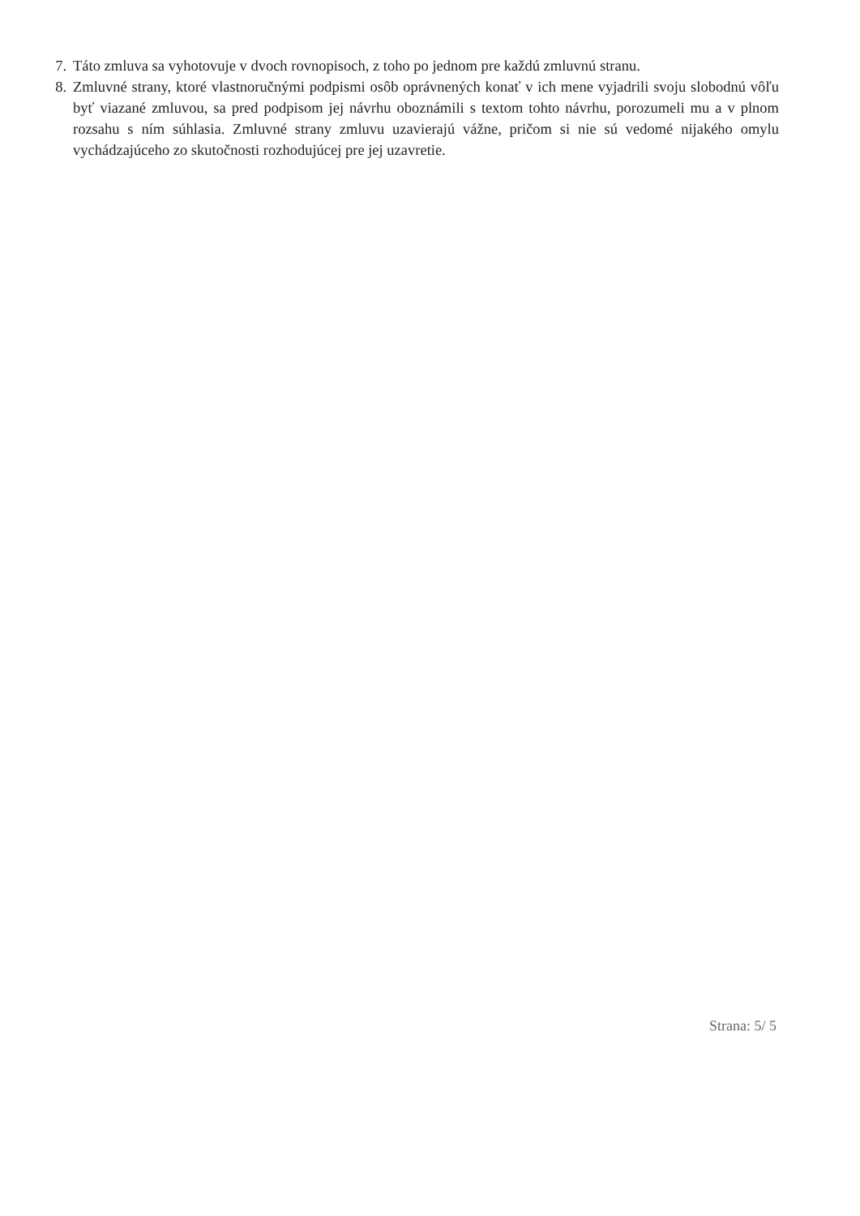7. Táto zmluva sa vyhotovuje v dvoch rovnopisoch, z toho po jednom pre každú zmluvnú stranu.
8. Zmluvné strany, ktoré vlastnoručnými podpismi osôb oprávnených konať v ich mene vyjadrili svoju slobodnú vôľu byť viazané zmluvou, sa pred podpisom jej návrhu oboznámili s textom tohto návrhu, porozumeli mu a v plnom rozsahu s ním súhlasia. Zmluvné strany zmluvu uzavierajú vážne, pričom si nie sú vedomé nijakého omylu vychádzajúceho zo skutočnosti rozhodujúcej pre jej uzavretie.
Strana: 5/ 5